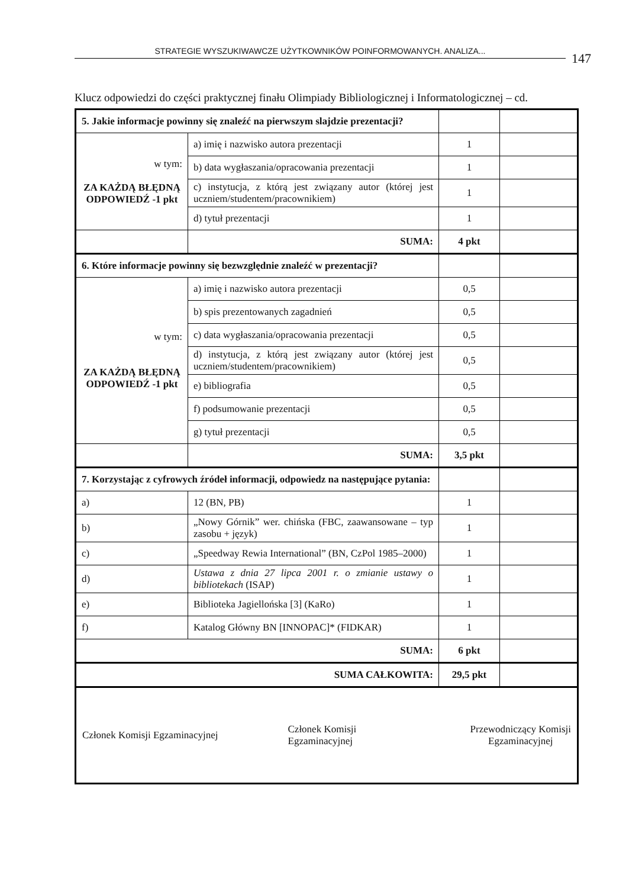STRATEGIE WYSZUKIWAWCZE UŻYTKOWNIKÓW POINFORMOWANYCH. ANALIZA... 147
Klucz odpowiedzi do części praktycznej finału Olimpiady Bibliologicznej i Informatologicznej – cd.
| 5. Jakie informacje powinny się znaleźć na pierwszym slajdzie prezentacji? | | | |
| w tym: ZA KAŻDĄ BŁĘDNĄ ODPOWIEDŹ -1 pkt | a) imię i nazwisko autora prezentacji | 1 | |
| | b) data wygłaszania/opracowania prezentacji | 1 | |
| | c) instytucja, z którą jest związany autor (której jest uczniem/studentem/pracownikiem) | 1 | |
| | d) tytuł prezentacji | 1 | |
| | SUMA: | 4 pkt | |
| 6. Które informacje powinny się bezwzględnie znaleźć w prezentacji? | | | |
| w tym: ZA KAŻDĄ BŁĘDNĄ ODPOWIEDŹ -1 pkt | a) imię i nazwisko autora prezentacji | 0,5 | |
| | b) spis prezentowanych zagadnień | 0,5 | |
| | c) data wygłaszania/opracowania prezentacji | 0,5 | |
| | d) instytucja, z którą jest związany autor (której jest uczniem/studentem/pracownikiem) | 0,5 | |
| | e) bibliografia | 0,5 | |
| | f) podsumowanie prezentacji | 0,5 | |
| | g) tytuł prezentacji | 0,5 | |
| | SUMA: | 3,5 pkt | |
| 7. Korzystając z cyfrowych źródeł informacji, odpowiedz na następujące pytania: | | | |
| a) | 12 (BN, PB) | 1 | |
| b) | „Nowy Górnik” wer. chińska (FBC, zaawansowane – typ zasobu + język) | 1 | |
| c) | „Speedway Rewia International” (BN, CzPol 1985–2000) | 1 | |
| d) | Ustawa z dnia 27 lipca 2001 r. o zmianie ustawy o bibliotekach (ISAP) | 1 | |
| e) | Biblioteka Jagiellońska [3] (KaRo) | 1 | |
| f) | Katalog Główny BN [INNOPAC]* (FIDKAR) | 1 | |
| SUMA: | | 6 pkt | |
| SUMA CAŁKOWITA: | | 29,5 pkt | |
| Członek Komisji Egzaminacyjnej Członek Komisji Egzaminacyjnej Przewodniczący Komisji Egzaminacyjnej | | | |